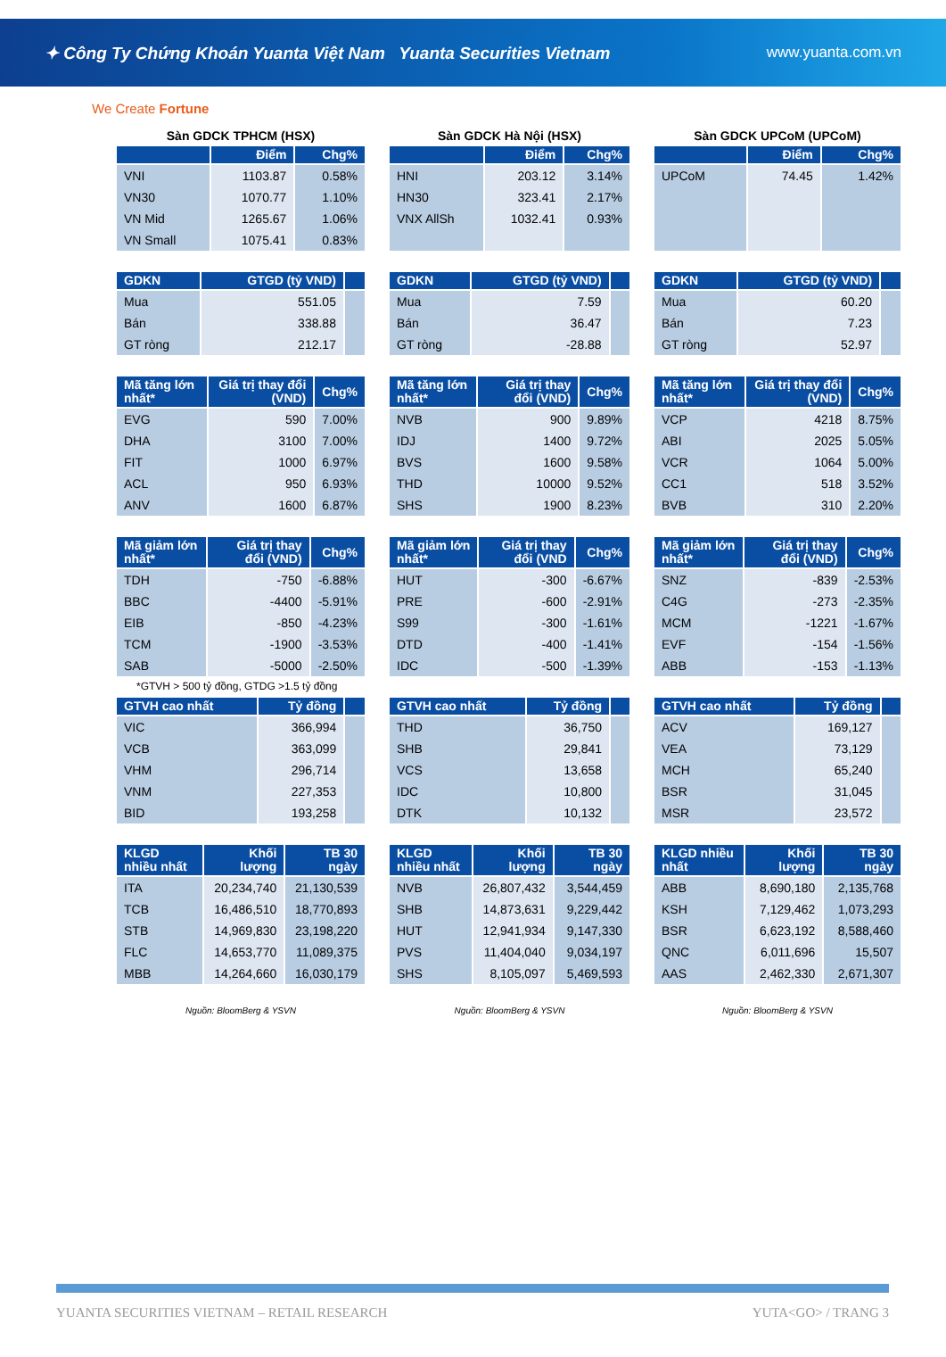✦ Công Ty Chứng Khoán Yuanta Việt Nam Yuanta Securities Vietnam www.yuanta.com.vn
We Create Fortune
Sàn GDCK TPHCM (HSX)
| | Điểm | Chg% |
| --- | --- | --- |
| VNI | 1103.87 | 0.58% |
| VN30 | 1070.77 | 1.10% |
| VN Mid | 1265.67 | 1.06% |
| VN Small | 1075.41 | 0.83% |
| GDKN | GTGD (tỷ VND) | |
| --- | --- | --- |
| Mua | 551.05 | |
| Bán | 338.88 | |
| GT ròng | 212.17 | |
| Mã tăng lớn nhất* | Giá trị thay đổi (VND) | Chg% |
| --- | --- | --- |
| EVG | 590 | 7.00% |
| DHA | 3100 | 7.00% |
| FIT | 1000 | 6.97% |
| ACL | 950 | 6.93% |
| ANV | 1600 | 6.87% |
| Mã giảm lớn nhất* | Giá trị thay đổi (VND) | Chg% |
| --- | --- | --- |
| TDH | -750 | -6.88% |
| BBC | -4400 | -5.91% |
| EIB | -850 | -4.23% |
| TCM | -1900 | -3.53% |
| SAB | -5000 | -2.50% |
*GTVH > 500 tỷ đồng, GTDG >1.5 tỷ đồng
| GTVH cao nhất | Tỷ đồng | |
| --- | --- | --- |
| VIC | 366,994 | |
| VCB | 363,099 | |
| VHM | 296,714 | |
| VNM | 227,353 | |
| BID | 193,258 | |
| KLGD nhiều nhất | Khối lượng | TB 30 ngày |
| --- | --- | --- |
| ITA | 20,234,740 | 21,130,539 |
| TCB | 16,486,510 | 18,770,893 |
| STB | 14,969,830 | 23,198,220 |
| FLC | 14,653,770 | 11,089,375 |
| MBB | 14,264,660 | 16,030,179 |
Nguồn: BloomBerg & YSVN
Sàn GDCK Hà Nội (HSX)
| | Điểm | Chg% |
| --- | --- | --- |
| HNI | 203.12 | 3.14% |
| HN30 | 323.41 | 2.17% |
| VNX AllSh | 1032.41 | 0.93% |
| GDKN | GTGD (tỷ VND) | |
| --- | --- | --- |
| Mua | 7.59 | |
| Bán | 36.47 | |
| GT ròng | -28.88 | |
| Mã tăng lớn nhất* | Giá trị thay đổi (VND) | Chg% |
| --- | --- | --- |
| NVB | 900 | 9.89% |
| IDJ | 1400 | 9.72% |
| BVS | 1600 | 9.58% |
| THD | 10000 | 9.52% |
| SHS | 1900 | 8.23% |
| Mã giảm lớn nhất* | Giá trị thay đổi (VND | Chg% |
| --- | --- | --- |
| HUT | -300 | -6.67% |
| PRE | -600 | -2.91% |
| S99 | -300 | -1.61% |
| DTD | -400 | -1.41% |
| IDC | -500 | -1.39% |
| GTVH cao nhất | Tỷ đồng | |
| --- | --- | --- |
| THD | 36,750 | |
| SHB | 29,841 | |
| VCS | 13,658 | |
| IDC | 10,800 | |
| DTK | 10,132 | |
| KLGD nhiều nhất | Khối lượng | TB 30 ngày |
| --- | --- | --- |
| NVB | 26,807,432 | 3,544,459 |
| SHB | 14,873,631 | 9,229,442 |
| HUT | 12,941,934 | 9,147,330 |
| PVS | 11,404,040 | 9,034,197 |
| SHS | 8,105,097 | 5,469,593 |
Nguồn: BloomBerg & YSVN
Sàn GDCK UPCoM (UPCoM)
| | Điểm | Chg% |
| --- | --- | --- |
| UPCoM | 74.45 | 1.42% |
| GDKN | GTGD (tỷ VND) | |
| --- | --- | --- |
| Mua | 60.20 | |
| Bán | 7.23 | |
| GT ròng | 52.97 | |
| Mã tăng lớn nhất* | Giá trị thay đổi (VND) | Chg% |
| --- | --- | --- |
| VCP | 4218 | 8.75% |
| ABI | 2025 | 5.05% |
| VCR | 1064 | 5.00% |
| CC1 | 518 | 3.52% |
| BVB | 310 | 2.20% |
| Mã giảm lớn nhất* | Giá trị thay đổi (VND) | Chg% |
| --- | --- | --- |
| SNZ | -839 | -2.53% |
| C4G | -273 | -2.35% |
| MCM | -1221 | -1.67% |
| EVF | -154 | -1.56% |
| ABB | -153 | -1.13% |
| GTVH cao nhất | Tỷ đồng | |
| --- | --- | --- |
| ACV | 169,127 | |
| VEA | 73,129 | |
| MCH | 65,240 | |
| BSR | 31,045 | |
| MSR | 23,572 | |
| KLGD nhiều nhất | Khối lượng | TB 30 ngày |
| --- | --- | --- |
| ABB | 8,690,180 | 2,135,768 |
| KSH | 7,129,462 | 1,073,293 |
| BSR | 6,623,192 | 8,588,460 |
| QNC | 6,011,696 | 15,507 |
| AAS | 2,462,330 | 2,671,307 |
Nguồn: BloomBerg & YSVN
YUANTA SECURITIES VIETNAM – RETAIL RESEARCH YUTA<GO> / TRANG 3